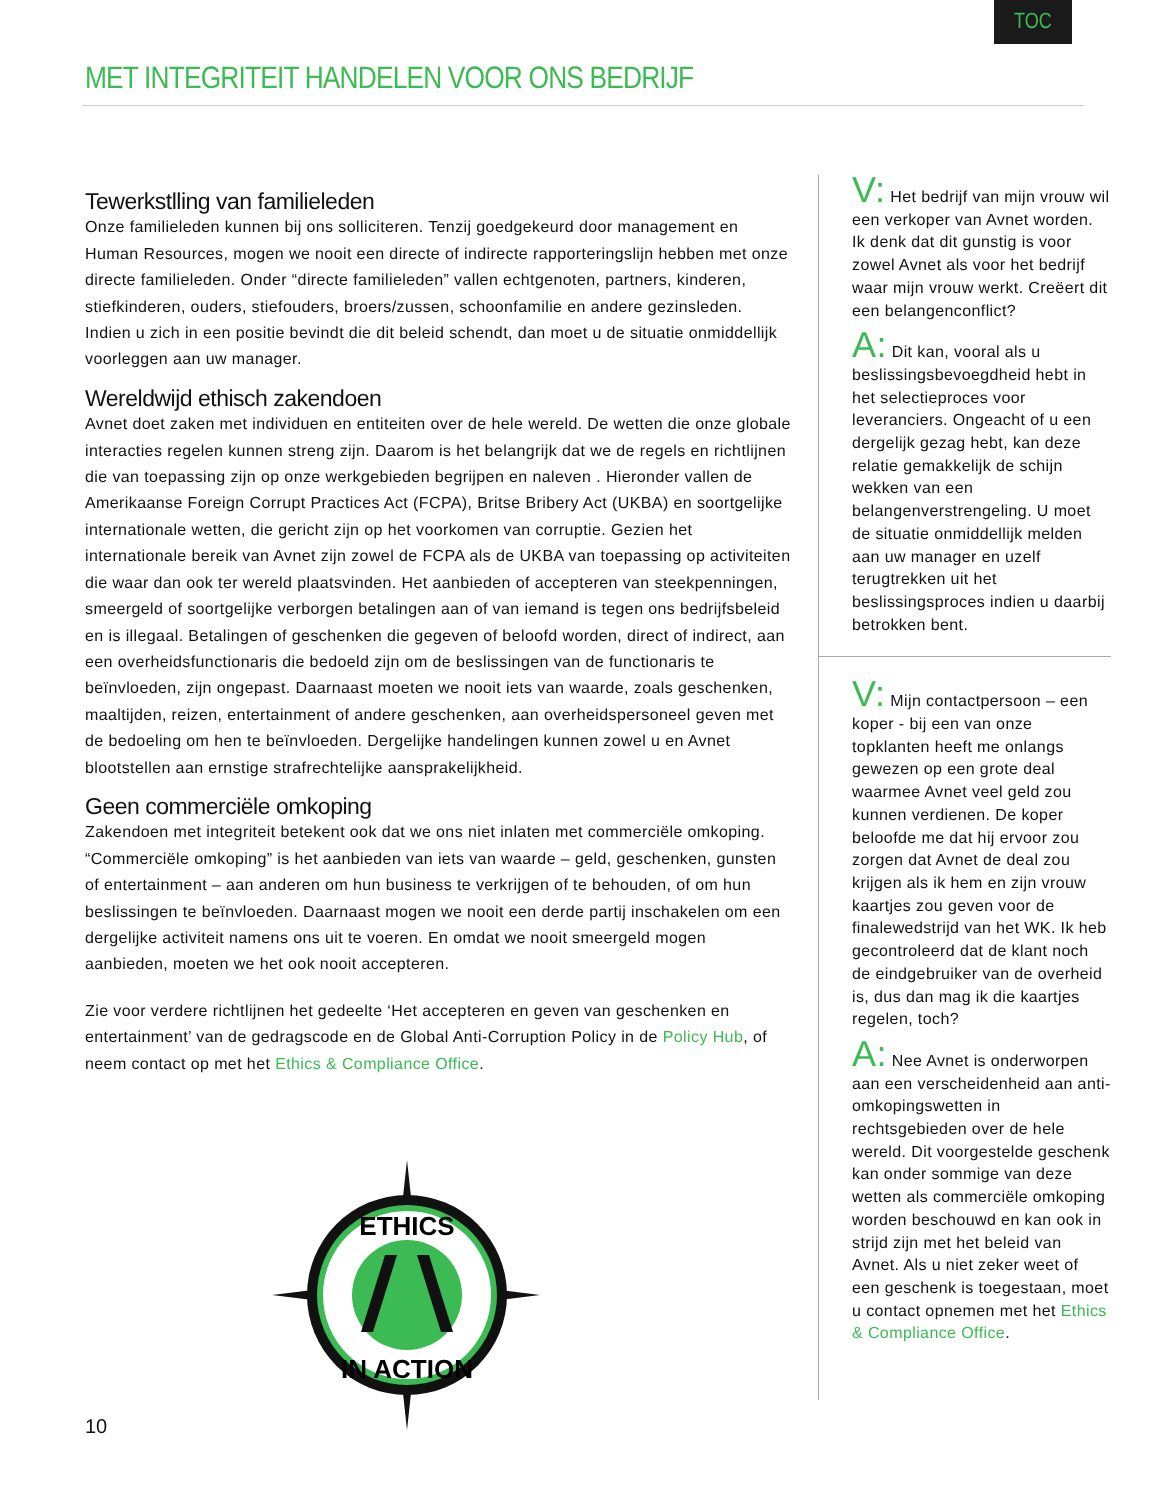TOC
MET INTEGRITEIT HANDELEN VOOR ONS BEDRIJF
Tewerkstlling van familieleden
Onze familieleden kunnen bij ons solliciteren. Tenzij goedgekeurd door management en Human Resources, mogen we nooit een directe of indirecte rapporteringslijn hebben met onze directe familieleden. Onder “directe familieleden” vallen echtgenoten, partners, kinderen, stiefkinderen, ouders, stiefouders, broers/zussen, schoonfamilie en andere gezinsleden. Indien u zich in een positie bevindt die dit beleid schendt, dan moet u de situatie onmiddellijk voorleggen aan uw manager.
Wereldwijd ethisch zakendoen
Avnet doet zaken met individuen en entiteiten over de hele wereld. De wetten die onze globale interacties regelen kunnen streng zijn. Daarom is het belangrijk dat we de regels en richtlijnen die van toepassing zijn op onze werkgebieden begrijpen en naleven . Hieronder vallen de Amerikaanse Foreign Corrupt Practices Act (FCPA), Britse Bribery Act (UKBA) en soortgelijke internationale wetten, die gericht zijn op het voorkomen van corruptie. Gezien het internationale bereik van Avnet zijn zowel de FCPA als de UKBA van toepassing op activiteiten die waar dan ook ter wereld plaatsvinden. Het aanbieden of accepteren van steekpenningen, smeergeld of soortgelijke verborgen betalingen aan of van iemand is tegen ons bedrijfsbeleid en is illegaal. Betalingen of geschenken die gegeven of beloofd worden, direct of indirect, aan een overheidsfunctionaris die bedoeld zijn om de beslissingen van de functionaris te beïnvloeden, zijn ongepast. Daarnaast moeten we nooit iets van waarde, zoals geschenken, maaltijden, reizen, entertainment of andere geschenken, aan overheidspersoneel geven met de bedoeling om hen te beïnvloeden. Dergelijke handelingen kunnen zowel u en Avnet blootstellen aan ernstige strafrechtelijke aansprakelijkheid.
Geen commerciële omkoping
Zakendoen met integriteit betekent ook dat we ons niet inlaten met commerciële omkoping. “Commerciële omkoping” is het aanbieden van iets van waarde – geld, geschenken, gunsten of entertainment – aan anderen om hun business te verkrijgen of te behouden, of om hun beslissingen te beïnvloeden. Daarnaast mogen we nooit een derde partij inschakelen om een dergelijke activiteit namens ons uit te voeren. En omdat we nooit smeergeld mogen aanbieden, moeten we het ook nooit accepteren.
Zie voor verdere richtlijnen het gedeelte ‘Het accepteren en geven van geschenken en entertainment’ van de gedragscode en de Global Anti-Corruption Policy in de Policy Hub, of neem contact op met het Ethics & Compliance Office.
V: Het bedrijf van mijn vrouw wil een verkoper van Avnet worden. Ik denk dat dit gunstig is voor zowel Avnet als voor het bedrijf waar mijn vrouw werkt. Creëert dit een belangenconflict?
A: Dit kan, vooral als u beslissingsbevoegdheid hebt in het selectieproces voor leveranciers. Ongeacht of u een dergelijk gezag hebt, kan deze relatie gemakkelijk de schijn wekken van een belangenverstrengeling. U moet de situatie onmiddellijk melden aan uw manager en uzelf terugtrekken uit het beslissingsproces indien u daarbij betrokken bent.
V: Mijn contactpersoon – een koper - bij een van onze topklanten heeft me onlangs gewezen op een grote deal waarmee Avnet veel geld zou kunnen verdienen. De koper beloofde me dat hij ervoor zou zorgen dat Avnet de deal zou krijgen als ik hem en zijn vrouw kaartjes zou geven voor de finalewedstrijd van het WK. Ik heb gecontroleerd dat de klant noch de eindgebruiker van de overheid is, dus dan mag ik die kaartjes regelen, toch?
A: Nee Avnet is onderworpen aan een verscheidenheid aan anti-omkopingswetten in rechtsgebieden over de hele wereld. Dit voorgestelde geschenk kan onder sommige van deze wetten als commerciële omkoping worden beschouwd en kan ook in strijd zijn met het beleid van Avnet. Als u niet zeker weet of een geschenk is toegestaan, moet u contact opnemen met het Ethics & Compliance Office.
ETHICS
IN ACTION
10